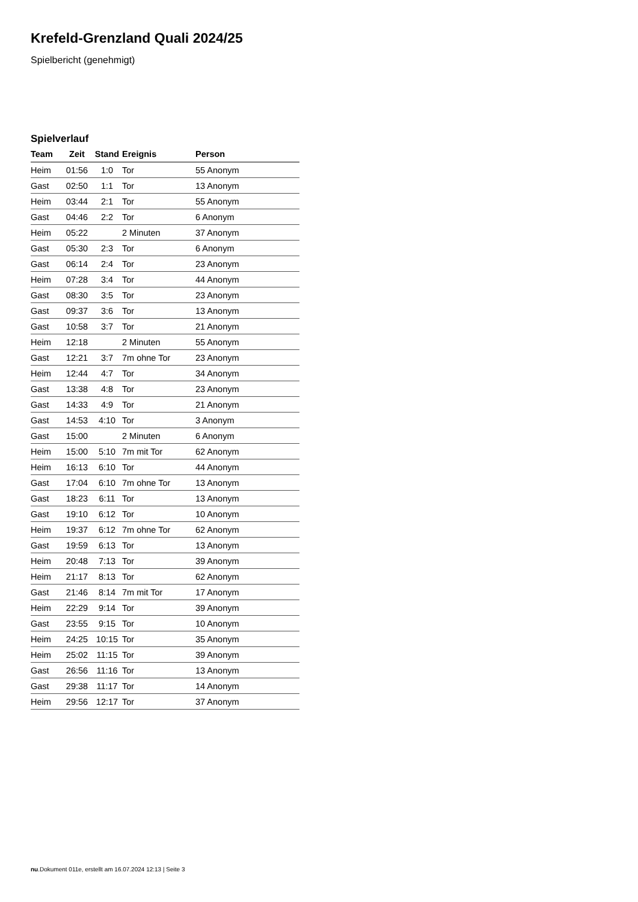Krefeld-Grenzland Quali 2024/25
Spielbericht (genehmigt)
Spielverlauf
| Team | Zeit | Stand | Ereignis | Person |
| --- | --- | --- | --- | --- |
| Heim | 01:56 | 1:0 | Tor | 55 Anonym |
| Gast | 02:50 | 1:1 | Tor | 13 Anonym |
| Heim | 03:44 | 2:1 | Tor | 55 Anonym |
| Gast | 04:46 | 2:2 | Tor | 6 Anonym |
| Heim | 05:22 | | 2 Minuten | 37 Anonym |
| Gast | 05:30 | 2:3 | Tor | 6 Anonym |
| Gast | 06:14 | 2:4 | Tor | 23 Anonym |
| Heim | 07:28 | 3:4 | Tor | 44 Anonym |
| Gast | 08:30 | 3:5 | Tor | 23 Anonym |
| Gast | 09:37 | 3:6 | Tor | 13 Anonym |
| Gast | 10:58 | 3:7 | Tor | 21 Anonym |
| Heim | 12:18 | | 2 Minuten | 55 Anonym |
| Gast | 12:21 | 3:7 | 7m ohne Tor | 23 Anonym |
| Heim | 12:44 | 4:7 | Tor | 34 Anonym |
| Gast | 13:38 | 4:8 | Tor | 23 Anonym |
| Gast | 14:33 | 4:9 | Tor | 21 Anonym |
| Gast | 14:53 | 4:10 | Tor | 3 Anonym |
| Gast | 15:00 | | 2 Minuten | 6 Anonym |
| Heim | 15:00 | 5:10 | 7m mit Tor | 62 Anonym |
| Heim | 16:13 | 6:10 | Tor | 44 Anonym |
| Gast | 17:04 | 6:10 | 7m ohne Tor | 13 Anonym |
| Gast | 18:23 | 6:11 | Tor | 13 Anonym |
| Gast | 19:10 | 6:12 | Tor | 10 Anonym |
| Heim | 19:37 | 6:12 | 7m ohne Tor | 62 Anonym |
| Gast | 19:59 | 6:13 | Tor | 13 Anonym |
| Heim | 20:48 | 7:13 | Tor | 39 Anonym |
| Heim | 21:17 | 8:13 | Tor | 62 Anonym |
| Gast | 21:46 | 8:14 | 7m mit Tor | 17 Anonym |
| Heim | 22:29 | 9:14 | Tor | 39 Anonym |
| Gast | 23:55 | 9:15 | Tor | 10 Anonym |
| Heim | 24:25 | 10:15 | Tor | 35 Anonym |
| Heim | 25:02 | 11:15 | Tor | 39 Anonym |
| Gast | 26:56 | 11:16 | Tor | 13 Anonym |
| Gast | 29:38 | 11:17 | Tor | 14 Anonym |
| Heim | 29:56 | 12:17 | Tor | 37 Anonym |
nu.Dokument 011e, erstellt am 16.07.2024 12:13 | Seite 3